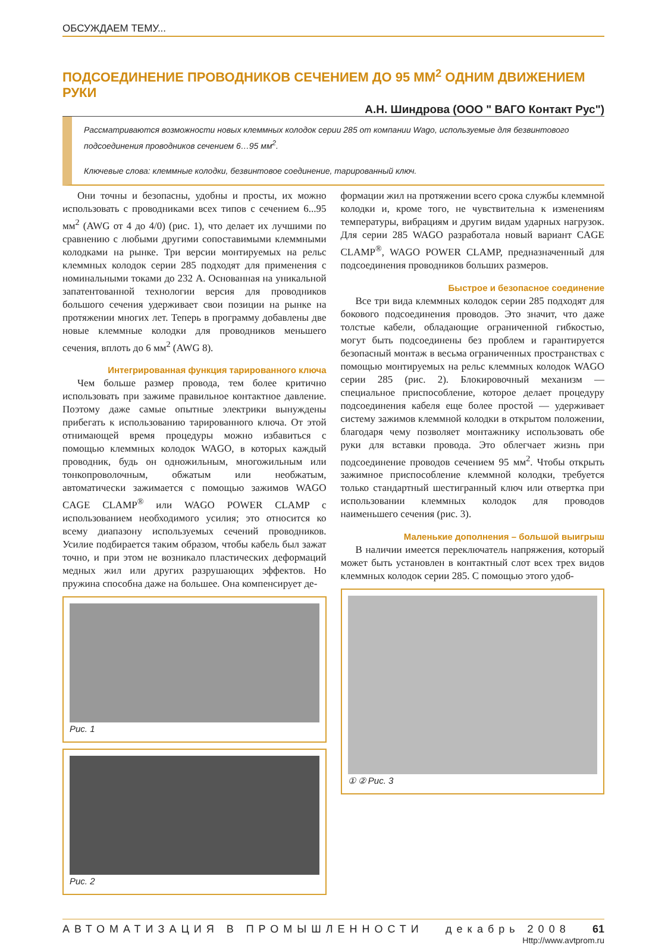ОБСУЖДАЕМ ТЕМУ...
ПОДСОЕДИНЕНИЕ ПРОВОДНИКОВ СЕЧЕНИЕМ ДО 95 ММ<sup>2</sup> ОДНИМ ДВИЖЕНИЕМ РУКИ
А.Н. Шиндрова (ООО " ВАГО Контакт Рус")
Рассматриваются возможности новых клеммных колодок серии 285 от компании Wago, используемые для безвинтового подсоединения проводников сечением 6…95 мм<sup>2</sup>.
Ключевые слова: клеммные колодки, безвинтовое соединение, тарированный ключ.
Они точны и безопасны, удобны и просты, их можно использовать с проводниками всех типов с сечением 6...95 мм<sup>2</sup> (AWG от 4 до 4/0) (рис. 1), что делает их лучшими по сравнению с любыми другими сопоставимыми клеммными колодками на рынке. Три версии монтируемых на рельс клеммных колодок серии 285 подходят для применения с номинальными токами до 232 А. Основанная на уникальной запатентованной технологии версия для проводников большого сечения удерживает свои позиции на рынке на протяжении многих лет. Теперь в программу добавлены две новые клеммные колодки для проводников меньшего сечения, вплоть до 6 мм<sup>2</sup> (AWG 8).
Интегрированная функция тарированного ключа
Чем больше размер провода, тем более критично использовать при зажиме правильное контактное давление. Поэтому даже самые опытные электрики вынуждены прибегать к использованию тарированного ключа. От этой отнимающей время процедуры можно избавиться с помощью клеммных колодок WAGO, в которых каждый проводник, будь он одножильным, многожильным или тонкопроволочным, обжатым или необжатым, автоматически зажимается с помощью зажимов WAGO CAGE CLAMP<sup>®</sup> или WAGO POWER CLAMP с использованием необходимого усилия; это относится ко всему диапазону используемых сечений проводников. Усилие подбирается таким образом, чтобы кабель был зажат точно, и при этом не возникало пластических деформаций медных жил или других разрушающих эффектов. Но пружина способна даже на большее. Она компенсирует де-
Рис. 1
Рис. 2
формации жил на протяжении всего срока службы клеммной колодки и, кроме того, не чувствительна к изменениям температуры, вибрациям и другим видам ударных нагрузок. Для серии 285 WAGO разработала новый вариант CAGE CLAMP<sup>®</sup>, WAGO POWER CLAMP, предназначенный для подсоединения проводников больших размеров.
Быстрое и безопасное соединение
Все три вида клеммных колодок серии 285 подходят для бокового подсоединения проводов. Это значит, что даже толстые кабели, обладающие ограниченной гибкостью, могут быть подсоединены без проблем и гарантируется безопасный монтаж в весьма ограниченных пространствах с помощью монтируемых на рельс клеммных колодок WAGO серии 285 (рис. 2). Блокировочный механизм — специальное приспособление, которое делает процедуру подсоединения кабеля еще более простой — удерживает систему зажимов клеммной колодки в открытом положении, благодаря чему позволяет монтажнику использовать обе руки для вставки провода. Это облегчает жизнь при подсоединение проводов сечением 95 мм<sup>2</sup>. Чтобы открыть зажимное приспособление клеммной колодки, требуется только стандартный шестигранный ключ или отвертка при использовании клеммных колодок для проводов наименьшего сечения (рис. 3).
Маленькие дополнения – большой выигрыш
В наличии имеется переключатель напряжения, который может быть установлен в контактный слот всех трех видов клеммных колодок серии 285. С помощью этого удоб-
① ② Рис. 3
АВТОМАТИЗАЦИЯ В ПРОМЫШЛЕННОСТИ декабрь 2008 61
Http://www.avtprom.ru